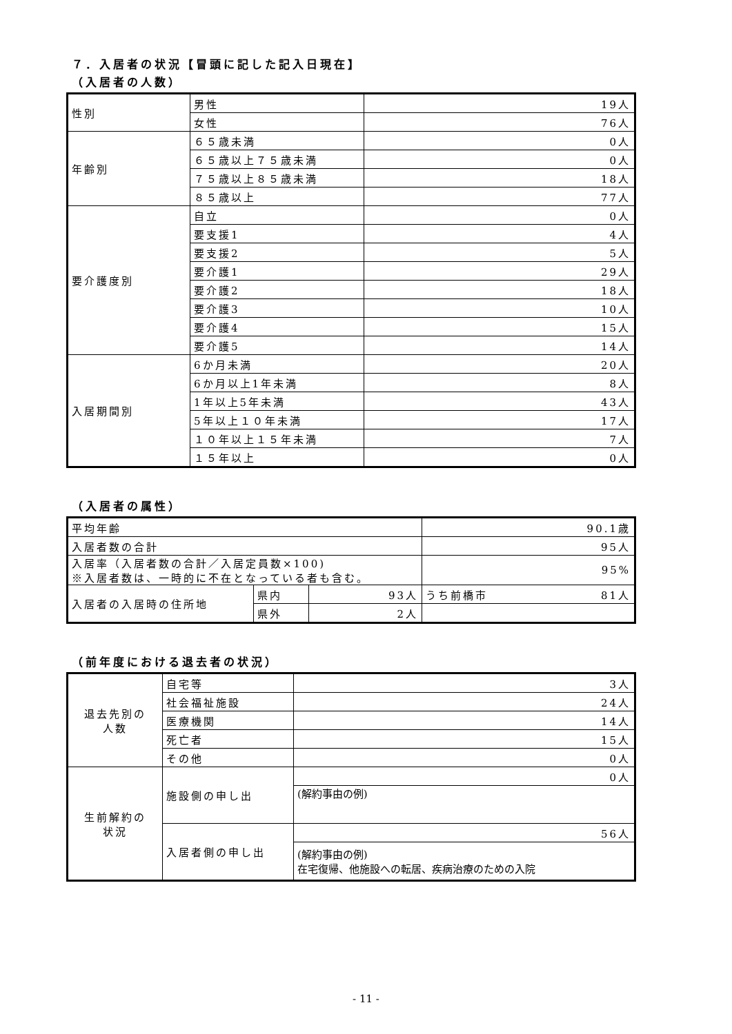７．入居者の状況【冒頭に記した記入日現在】
（入居者の人数）
| 性別 | 男性 | 19人 |
| | 女性 | 76人 |
| 年齢別 | ６５歳未満 | 0人 |
| | ６５歳以上７５歳未満 | 0人 |
| | ７５歳以上８５歳未満 | 18人 |
| | ８５歳以上 | 77人 |
| 要介護度別 | 自立 | 0人 |
| | 要支援1 | 4人 |
| | 要支援2 | 5人 |
| | 要介護1 | 29人 |
| | 要介護2 | 18人 |
| | 要介護3 | 10人 |
| | 要介護4 | 15人 |
| | 要介護5 | 14人 |
| 入居期間別 | 6か月未満 | 20人 |
| | 6か月以上1年未満 | 8人 |
| | 1年以上5年未満 | 43人 |
| | 5年以上１０年未満 | 17人 |
| | １０年以上１５年未満 | 7人 |
| | １５年以上 | 0人 |
（入居者の属性）
| 平均年齢 | | | 90.1歳 |
| 入居者数の合計 | | | 95人 |
| 入居率（入居者数の合計／入居定員数×100) ※入居者数は、一時的に不在となっている者も含む。 | | | 95% |
| 入居者の入居時の住所地 | 県内 | 93人 | うち前橋市 81人 |
| | 県外 | 2人 | |
（前年度における退去者の状況）
| 退去先別の 人数 | 自宅等 | 3人 |
| | 社会福祉施設 | 24人 |
| | 医療機関 | 14人 |
| | 死亡者 | 15人 |
| | その他 | 0人 |
| 生前解約の 状況 | 施設側の申し出 | 0人 |
| | | (解約事由の例) |
| | 入居者側の申し出 | 56人 |
| | | (解約事由の例) 在宅復帰、他施設への転居、疾病治療のための入院 |
- 11 -